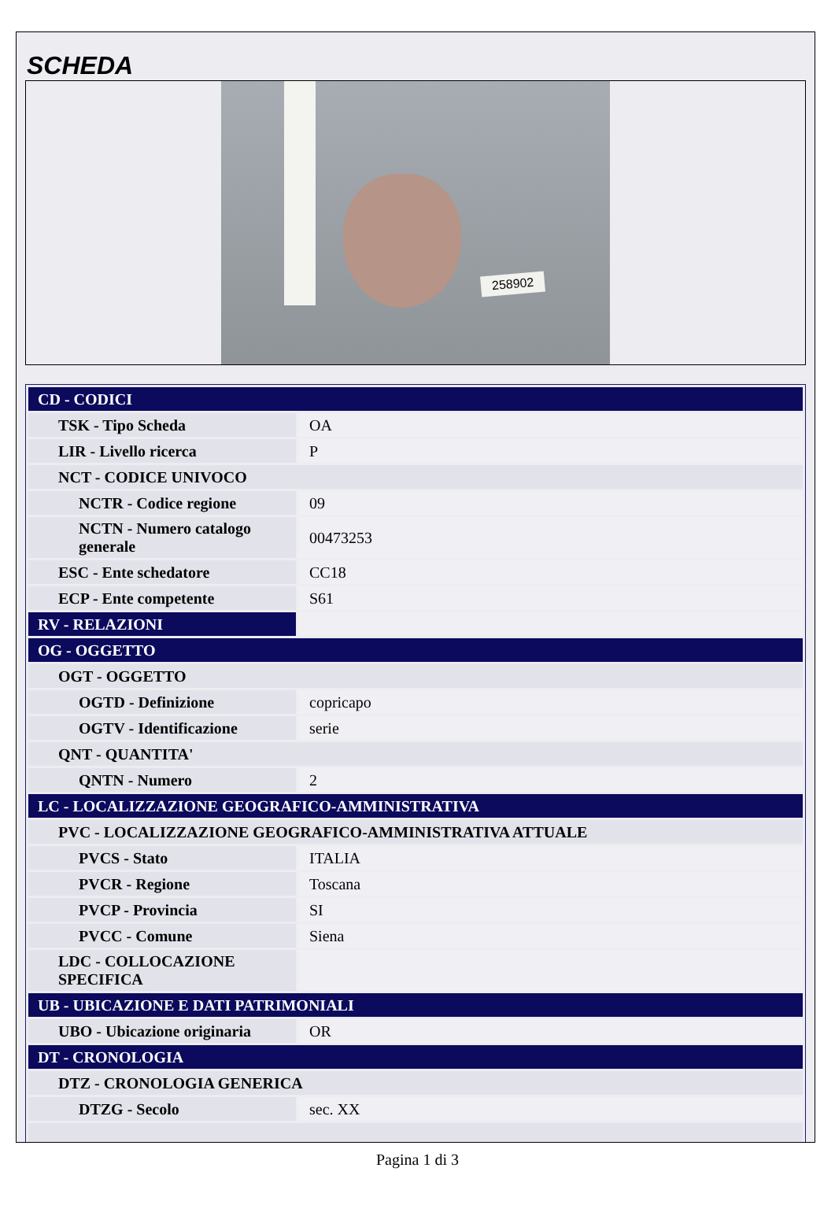SCHEDA
258902
| CD - CODICI | |
| TSK - Tipo Scheda | OA |
| LIR - Livello ricerca | P |
| NCT - CODICE UNIVOCO | |
| NCTR - Codice regione | 09 |
| NCTN - Numero catalogo generale | 00473253 |
| ESC - Ente schedatore | CC18 |
| ECP - Ente competente | S61 |
| RV - RELAZIONI | |
| OG - OGGETTO | |
| OGT - OGGETTO | |
| OGTD - Definizione | copricapo |
| OGTV - Identificazione | serie |
| QNT - QUANTITA' | |
| QNTN - Numero | 2 |
| LC - LOCALIZZAZIONE GEOGRAFICO-AMMINISTRATIVA | |
| PVC - LOCALIZZAZIONE GEOGRAFICO-AMMINISTRATIVA ATTUALE | |
| PVCS - Stato | ITALIA |
| PVCR - Regione | Toscana |
| PVCP - Provincia | SI |
| PVCC - Comune | Siena |
| LDC - COLLOCAZIONE SPECIFICA | |
| UB - UBICAZIONE E DATI PATRIMONIALI | |
| UBO - Ubicazione originaria | OR |
| DT - CRONOLOGIA | |
| DTZ - CRONOLOGIA GENERICA | |
| DTZG - Secolo | sec. XX |
Pagina 1 di 3